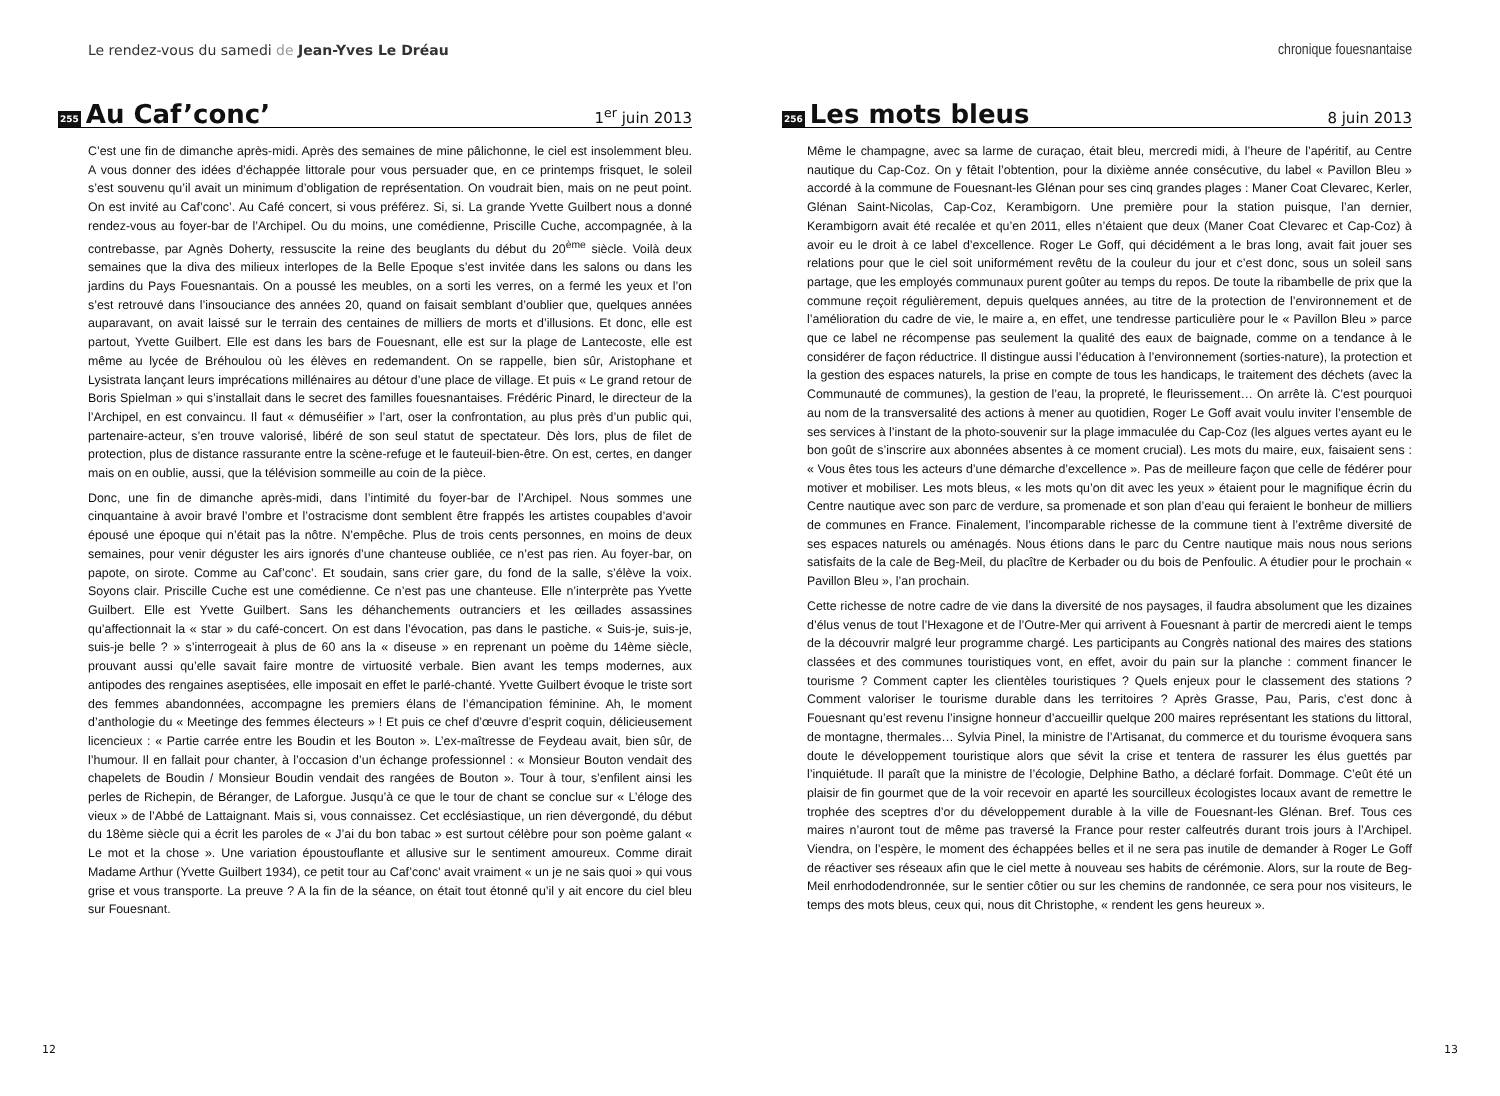Le rendez-vous du samedi de Jean-Yves Le Dréau
255 Au Caf’conc’ 1<sup>er</sup> juin 2013
C’est une fin de dimanche après-midi. Après des semaines de mine pâlichonne, le ciel est insolemment bleu. A vous donner des idées d’échappée littorale pour vous persuader que, en ce printemps frisquet, le soleil s’est souvenu qu’il avait un minimum d’obligation de représentation. On voudrait bien, mais on ne peut point. On est invité au Caf’conc’. Au Café concert, si vous préférez. Si, si. La grande Yvette Guilbert nous a donné rendez-vous au foyer-bar de l’Archipel. Ou du moins, une comédienne, Priscille Cuche, accompagnée, à la contrebasse, par Agnès Doherty, ressuscite la reine des beuglants du début du 20<sup>ème</sup> siècle. Voilà deux semaines que la diva des milieux interlopes de la Belle Epoque s’est invitée dans les salons ou dans les jardins du Pays Fouesnantais. On a poussé les meubles, on a sorti les verres, on a fermé les yeux et l’on s’est retrouvé dans l’insouciance des années 20, quand on faisait semblant d’oublier que, quelques années auparavant, on avait laissé sur le terrain des centaines de milliers de morts et d’illusions. Et donc, elle est partout, Yvette Guilbert. Elle est dans les bars de Fouesnant, elle est sur la plage de Lantecoste, elle est même au lycée de Bréhoulou où les élèves en redemandent. On se rappelle, bien sûr, Aristophane et Lysistrata lançant leurs imprécations millénaires au détour d’une place de village. Et puis « Le grand retour de Boris Spielman » qui s’installait dans le secret des familles fouesnantaises. Frédéric Pinard, le directeur de la l’Archipel, en est convaincu. Il faut « démuséifier » l’art, oser la confrontation, au plus près d’un public qui, partenaire-acteur, s’en trouve valorisé, libéré de son seul statut de spectateur. Dès lors, plus de filet de protection, plus de distance rassurante entre la scène-refuge et le fauteuil-bien-être. On est, certes, en danger mais on en oublie, aussi, que la télévision sommeille au coin de la pièce.
Donc, une fin de dimanche après-midi, dans l’intimité du foyer-bar de l’Archipel. Nous sommes une cinquantaine à avoir bravé l’ombre et l’ostracisme dont semblent être frappés les artistes coupables d’avoir épousé une époque qui n’était pas la nôtre. N’empêche. Plus de trois cents personnes, en moins de deux semaines, pour venir déguster les airs ignorés d’une chanteuse oubliée, ce n’est pas rien. Au foyer-bar, on papote, on sirote. Comme au Caf’conc’. Et soudain, sans crier gare, du fond de la salle, s’élève la voix. Soyons clair. Priscille Cuche est une comédienne. Ce n’est pas une chanteuse. Elle n’interprète pas Yvette Guilbert. Elle est Yvette Guilbert. Sans les déhanchements outranciers et les œillades assassines qu’affectionnait la « star » du café-concert. On est dans l’évocation, pas dans le pastiche. « Suis-je, suis-je, suis-je belle ? » s’interrogeait à plus de 60 ans la « diseuse » en reprenant un poème du 14ème siècle, prouvant aussi qu’elle savait faire montre de virtuosité verbale. Bien avant les temps modernes, aux antipodes des rengaines aseptisées, elle imposait en effet le parlé-chanté. Yvette Guilbert évoque le triste sort des femmes abandonnées, accompagne les premiers élans de l’émancipation féminine. Ah, le moment d’anthologie du « Meetinge des femmes électeurs » ! Et puis ce chef d’œuvre d’esprit coquin, délicieusement licencieux : « Partie carrée entre les Boudin et les Bouton ». L’ex-maîtresse de Feydeau avait, bien sûr, de l’humour. Il en fallait pour chanter, à l’occasion d’un échange professionnel : « Monsieur Bouton vendait des chapelets de Boudin / Monsieur Boudin vendait des rangées de Bouton ». Tour à tour, s’enfilent ainsi les perles de Richepin, de Béranger, de Laforgue. Jusqu’à ce que le tour de chant se conclue sur « L’éloge des vieux » de l’Abbé de Lattaignant. Mais si, vous connaissez. Cet ecclésiastique, un rien dévergondé, du début du 18ème siècle qui a écrit les paroles de « J’ai du bon tabac » est surtout célèbre pour son poème galant « Le mot et la chose ». Une variation époustouflante et allusive sur le sentiment amoureux. Comme dirait Madame Arthur (Yvette Guilbert 1934), ce petit tour au Caf’conc’ avait vraiment « un je ne sais quoi » qui vous grise et vous transporte. La preuve ? A la fin de la séance, on était tout étonné qu’il y ait encore du ciel bleu sur Fouesnant.
12
chronique fouesnantaise
256 Les mots bleus 8 juin 2013
Même le champagne, avec sa larme de curaçao, était bleu, mercredi midi, à l’heure de l’apéritif, au Centre nautique du Cap-Coz. On y fêtait l’obtention, pour la dixième année consécutive, du label « Pavillon Bleu » accordé à la commune de Fouesnant-les Glénan pour ses cinq grandes plages : Maner Coat Clevarec, Kerler, Glénan Saint-Nicolas, Cap-Coz, Kerambigorn. Une première pour la station puisque, l’an dernier, Kerambigorn avait été recalée et qu’en 2011, elles n’étaient que deux (Maner Coat Clevarec et Cap-Coz) à avoir eu le droit à ce label d’excellence. Roger Le Goff, qui décidément a le bras long, avait fait jouer ses relations pour que le ciel soit uniformément revêtu de la couleur du jour et c’est donc, sous un soleil sans partage, que les employés communaux purent goûter au temps du repos. De toute la ribambelle de prix que la commune reçoit régulièrement, depuis quelques années, au titre de la protection de l’environnement et de l’amélioration du cadre de vie, le maire a, en effet, une tendresse particulière pour le « Pavillon Bleu » parce que ce label ne récompense pas seulement la qualité des eaux de baignade, comme on a tendance à le considérer de façon réductrice. Il distingue aussi l’éducation à l’environnement (sorties-nature), la protection et la gestion des espaces naturels, la prise en compte de tous les handicaps, le traitement des déchets (avec la Communauté de communes), la gestion de l’eau, la propreté, le fleurissement… On arrête là. C’est pourquoi au nom de la transversalité des actions à mener au quotidien, Roger Le Goff avait voulu inviter l’ensemble de ses services à l’instant de la photo-souvenir sur la plage immaculée du Cap-Coz (les algues vertes ayant eu le bon goût de s’inscrire aux abonnées absentes à ce moment crucial). Les mots du maire, eux, faisaient sens : « Vous êtes tous les acteurs d’une démarche d’excellence ». Pas de meilleure façon que celle de fédérer pour motiver et mobiliser. Les mots bleus, « les mots qu’on dit avec les yeux » étaient pour le magnifique écrin du Centre nautique avec son parc de verdure, sa promenade et son plan d’eau qui feraient le bonheur de milliers de communes en France. Finalement, l’incomparable richesse de la commune tient à l’extrême diversité de ses espaces naturels ou aménagés. Nous étions dans le parc du Centre nautique mais nous nous serions satisfaits de la cale de Beg-Meil, du placître de Kerbader ou du bois de Penfoulic. A étudier pour le prochain « Pavillon Bleu », l’an prochain.
Cette richesse de notre cadre de vie dans la diversité de nos paysages, il faudra absolument que les dizaines d’élus venus de tout l’Hexagone et de l’Outre-Mer qui arrivent à Fouesnant à partir de mercredi aient le temps de la découvrir malgré leur programme chargé. Les participants au Congrès national des maires des stations classées et des communes touristiques vont, en effet, avoir du pain sur la planche : comment financer le tourisme ? Comment capter les clientèles touristiques ? Quels enjeux pour le classement des stations ? Comment valoriser le tourisme durable dans les territoires ? Après Grasse, Pau, Paris, c’est donc à Fouesnant qu’est revenu l’insigne honneur d’accueillir quelque 200 maires représentant les stations du littoral, de montagne, thermales… Sylvia Pinel, la ministre de l’Artisanat, du commerce et du tourisme évoquera sans doute le développement touristique alors que sévit la crise et tentera de rassurer les élus guettés par l’inquiétude. Il paraît que la ministre de l’écologie, Delphine Batho, a déclaré forfait. Dommage. C’eût été un plaisir de fin gourmet que de la voir recevoir en aparté les sourcilleux écologistes locaux avant de remettre le trophée des sceptres d’or du développement durable à la ville de Fouesnant-les Glénan. Bref. Tous ces maires n’auront tout de même pas traversé la France pour rester calfeutrés durant trois jours à l’Archipel. Viendra, on l’espère, le moment des échappées belles et il ne sera pas inutile de demander à Roger Le Goff de réactiver ses réseaux afin que le ciel mette à nouveau ses habits de cérémonie. Alors, sur la route de Beg-Meil enrhododendronnée, sur le sentier côtier ou sur les chemins de randonnée, ce sera pour nos visiteurs, le temps des mots bleus, ceux qui, nous dit Christophe, « rendent les gens heureux ».
13